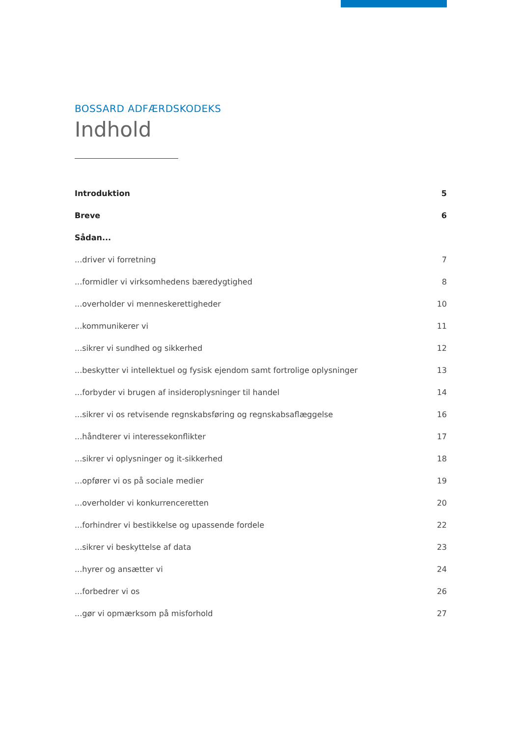BOSSARD ADFÆRDSKODEKS
Indhold
| Introduktion | 5 |
| Breve | 6 |
| Sådan... | |
| ...driver vi forretning | 7 |
| ...formidler vi virksomhedens bæredygtighed | 8 |
| ...overholder vi menneskerettigheder | 10 |
| ...kommunikerer vi | 11 |
| ...sikrer vi sundhed og sikkerhed | 12 |
| ...beskytter vi intellektuel og fysisk ejendom samt fortrolige oplysninger | 13 |
| ...forbyder vi brugen af insideroplysninger til handel | 14 |
| ...sikrer vi os retvisende regnskabsføring og regnskabsaflæggelse | 16 |
| ...håndterer vi interessekonflikter | 17 |
| ...sikrer vi oplysninger og it-sikkerhed | 18 |
| ...opfører vi os på sociale medier | 19 |
| ...overholder vi konkurrenceretten | 20 |
| ...forhindrer vi bestikkelse og upassende fordele | 22 |
| ...sikrer vi beskyttelse af data | 23 |
| ...hyrer og ansætter vi | 24 |
| ...forbedrer vi os | 26 |
| ...gør vi opmærksom på misforhold | 27 |